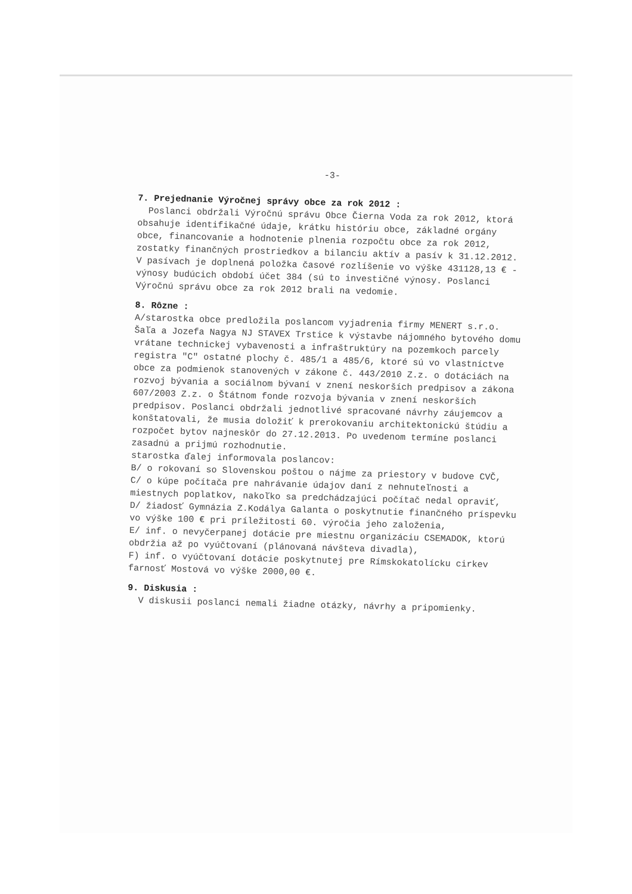-3-
7. Prejednanie Výročnej správy obce za rok 2012 :
Poslanci obdržali Výročnú správu Obce Čierna Voda za rok 2012, ktorá obsahuje identifikačné údaje, krátku históriu obce, základné orgány obce, financovanie a hodnotenie plnenia rozpočtu obce za rok 2012, zostatky finančných prostriedkov a bilanciu aktív a pasív k 31.12.2012. V pasívach je doplnená položka časové rozlíšenie vo výške 431128,13 € - výnosy budúcich období účet 384 (sú to investičné výnosy. Poslanci Výročnú správu obce za rok 2012 brali na vedomie.
8. Rôzne :
A/starostka obce predložila poslancom vyjadrenia firmy MENERT s.r.o. Šaľa a Jozefa Nagya NJ STAVEX Trstice k výstavbe nájomného bytového domu vrátane technickej vybavenosti a infraštruktúry na pozemkoch parcely registra "C" ostatné plochy č. 485/1 a 485/6, ktoré sú vo vlastníctve obce za podmienok stanovených v zákone č. 443/2010 Z.z. o dotáciách na rozvoj bývania a sociálnom bývaní v znení neskorších predpisov a zákona 607/2003 Z.z. o Štátnom fonde rozvoja bývania v znení neskorších predpisov. Poslanci obdržali jednotlivé spracované návrhy záujemcov a konštatovali, že musia doložiť k prerokovaniu architektonickú štúdiu a rozpočet bytov najneskôr do 27.12.2013. Po uvedenom termíne poslanci zasadnú a prijmú rozhodnutie.
starostka ďalej informovala poslancov:
B/ o rokovaní so Slovenskou poštou o nájme za priestory v budove CVČ,
C/ o kúpe počítača pre nahrávanie údajov daní z nehnuteľnosti a miestnych poplatkov, nakoľko sa predchádzajúci počítač nedal opraviť,
D/ žiadosť Gymnázia Z.Kodálya Galanta o poskytnutie finančného príspevku vo výške 100 € pri príležitosti 60. výročia jeho založenia,
E/ inf. o nevyčerpanej dotácie pre miestnu organizáciu CSEMADOK, ktorú obdržia až po vyúčtovaní (plánovaná návšteva divadla),
F) inf. o vyúčtovaní dotácie poskytnutej pre Rímskokatolícku cirkev farnosť Mostová vo výške 2000,00 €.
9. Diskusia :
V diskusii poslanci nemali žiadne otázky, návrhy a pripomienky.